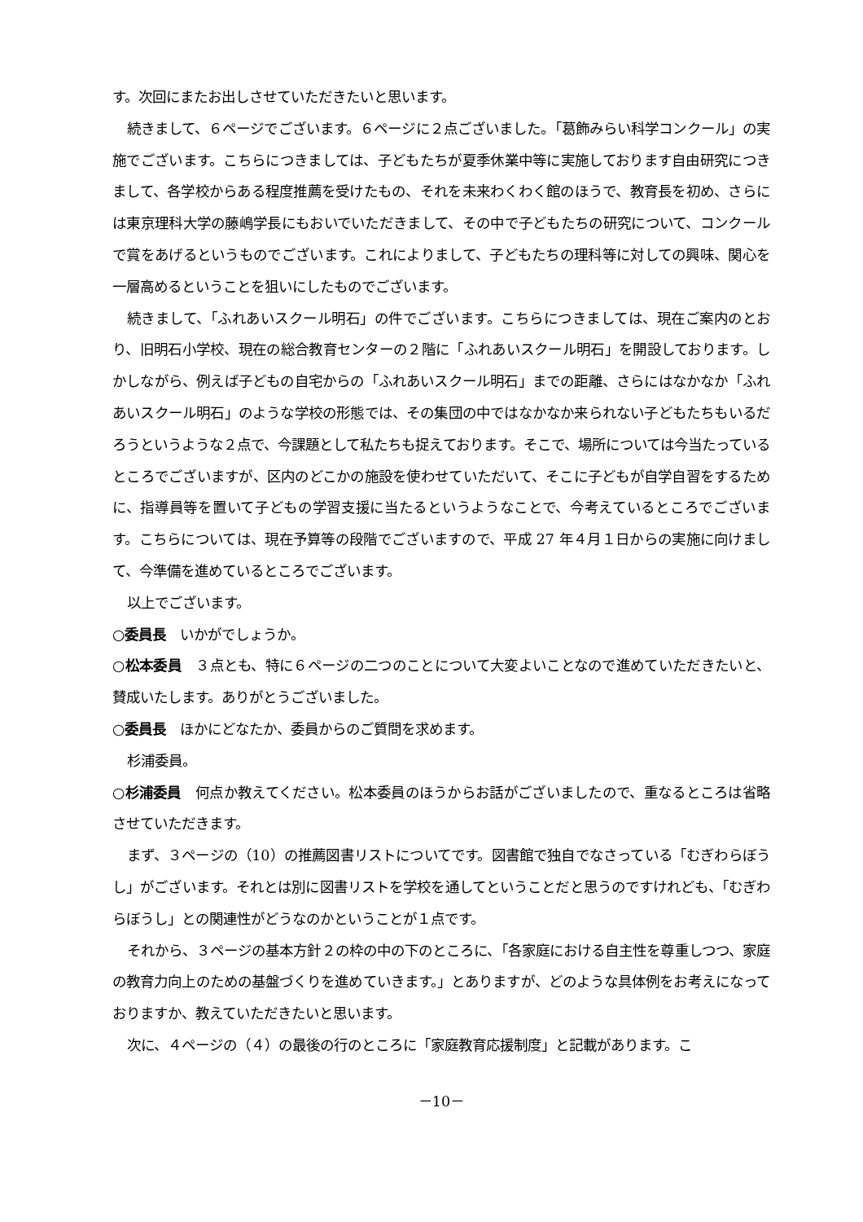す。次回にまたお出しさせていただきたいと思います。
続きまして、６ページでございます。６ページに２点ございました。「葛飾みらい科学コンクール」の実施でございます。こちらにつきましては、子どもたちが夏季休業中等に実施しております自由研究につきまして、各学校からある程度推薦を受けたもの、それを未来わくわく館のほうで、教育長を初め、さらには東京理科大学の藤嶋学長にもおいでいただきまして、その中で子どもたちの研究について、コンクールで賞をあげるというものでございます。これによりまして、子どもたちの理科等に対しての興味、関心を一層高めるということを狙いにしたものでございます。
続きまして、「ふれあいスクール明石」の件でございます。こちらにつきましては、現在ご案内のとおり、旧明石小学校、現在の総合教育センターの２階に「ふれあいスクール明石」を開設しております。しかしながら、例えば子どもの自宅からの「ふれあいスクール明石」までの距離、さらにはなかなか「ふれあいスクール明石」のような学校の形態では、その集団の中ではなかなか来られない子どもたちもいるだろうというような２点で、今課題として私たちも捉えております。そこで、場所については今当たっているところでございますが、区内のどこかの施設を使わせていただいて、そこに子どもが自学自習をするために、指導員等を置いて子どもの学習支援に当たるというようなことで、今考えているところでございます。こちらについては、現在予算等の段階でございますので、平成 27 年４月１日からの実施に向けまして、今準備を進めているところでございます。
以上でございます。
○委員長　いかがでしょうか。
○松本委員　３点とも、特に６ページの二つのことについて大変よいことなので進めていただきたいと、賛成いたします。ありがとうございました。
○委員長　ほかにどなたか、委員からのご質問を求めます。
杉浦委員。
○杉浦委員　何点か教えてください。松本委員のほうからお話がございましたので、重なるところは省略させていただきます。
まず、３ページの（10）の推薦図書リストについてです。図書館で独自でなさっている「むぎわらぼうし」がございます。それとは別に図書リストを学校を通してということだと思うのですけれども、「むぎわらぼうし」との関連性がどうなのかということが１点です。
それから、３ページの基本方針２の枠の中の下のところに、「各家庭における自主性を尊重しつつ、家庭の教育力向上のための基盤づくりを進めていきます。」とありますが、どのような具体例をお考えになっておりますか、教えていただきたいと思います。
次に、４ページの（４）の最後の行のところに「家庭教育応援制度」と記載があります。こ
－10－